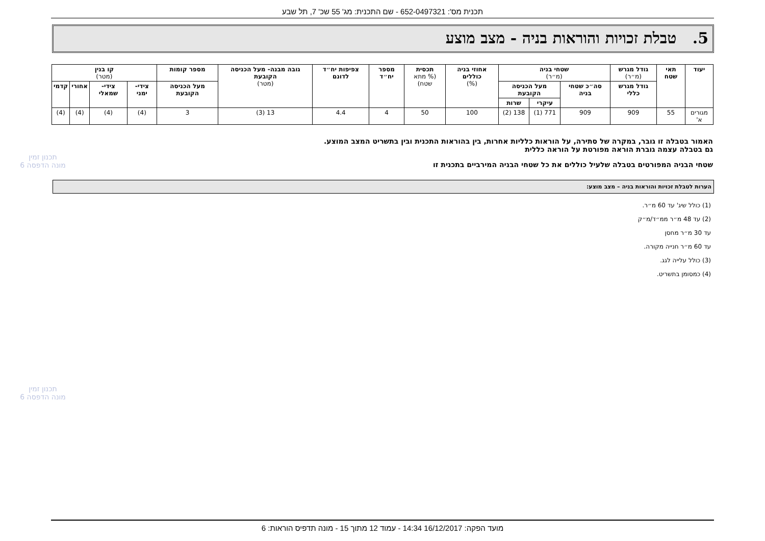תכנית מס': 652-0497321 - שם התכנית: מג' 55 שכ' 7, תל שבע
5. טבלת זכויות והוראות בניה - מצב מוצע
| יעוד | תאי שטח | גודל מגרש (מ״ר) | שטחי בניה (מ״ר) | | | אחוזי בניה כוללים (%) | תכסית (% מתא שטח) | מספר יח״ד | צפיפות יח״ד לדונם | גובה מבנה- מעל הכניסה הקובעת (מטר) | מספר קומות | קו בנין (מטר) | | | |
| --- | --- | --- | --- | --- | --- | --- | --- | --- | --- | --- | --- | --- | --- | --- | --- |
| | | גודל מגרש כללי | סה״כ שטחי בניה | מעל הכניסה הקובעת | | | | | | | מעל הכניסה הקובעת | צידי- ימני | צידי- שמאלי | אחורי | קדמי |
| | | | | עיקרי | שרות | | | | | | | | | | |
| מגורים א' | 55 | 909 | 909 | 771 (1) | 138 (2) | 100 | 50 | 4 | 4.4 | 13 (3) | 3 | (4) | (4) | (4) | (4) |
האמור בטבלה זו גובר, במקרה של סתירה, על הוראות כלליות אחרות, בין בהוראות התכנית ובין בתשריט המצב המוצע.
גם בטבלה עצמה גוברת הוראה מפורטת על הוראה כללית
שטחי הבניה המפורטים בטבלה שלעיל כוללים את כל שטחי הבניה המירביים בתכנית זו
הערות לטבלת זכויות והוראות בניה – מצב מוצע:
(1) כולל שיג' עד 60 מ״ר.
(2) עד 48 מ״ר ממ״ד/מ״ק
עד 30 מ״ר מחסן
עד 60 מ״ר חנייה מקורה.
(3) כולל עלייה לגג.
(4) כמסומן בתשריט.
תכנון זמין
מונה הדפסה 6
תכנון זמין
מונה הדפסה 6
מועד הפקה: 16/12/2017 14:34 - עמוד 12 מתוך 15 - מונה תדפיס הוראות: 6